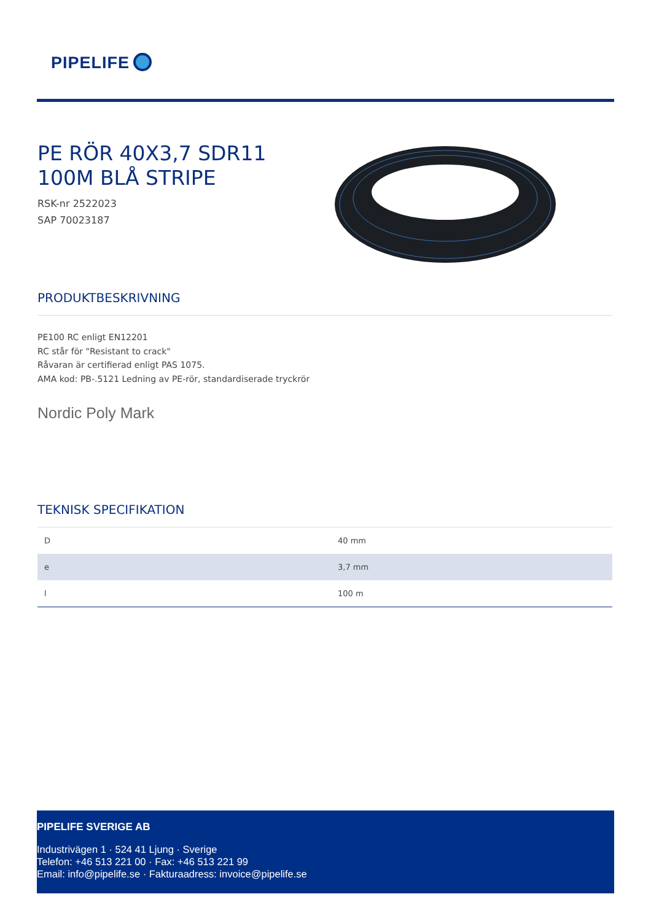PIPELIFE
PE RÖR 40X3,7 SDR11 100M BLÅ STRIPE
RSK-nr 2522023
SAP 70023187
PRODUKTBESKRIVNING
PE100 RC enligt EN12201
RC står för "Resistant to crack"
Råvaran är certifierad enligt PAS 1075.
AMA kod: PB-.5121 Ledning av PE-rör, standardiserade tryckrör
Nordic Poly Mark
TEKNISK SPECIFIKATION
| D | 40 mm |
| e | 3,7 mm |
| l | 100 m |
PIPELIFE SVERIGE AB
Industrivägen 1 · 524 41 Ljung · Sverige
Telefon: +46 513 221 00 · Fax: +46 513 221 99
Email: info@pipelife.se · Fakturaadress: invoice@pipelife.se